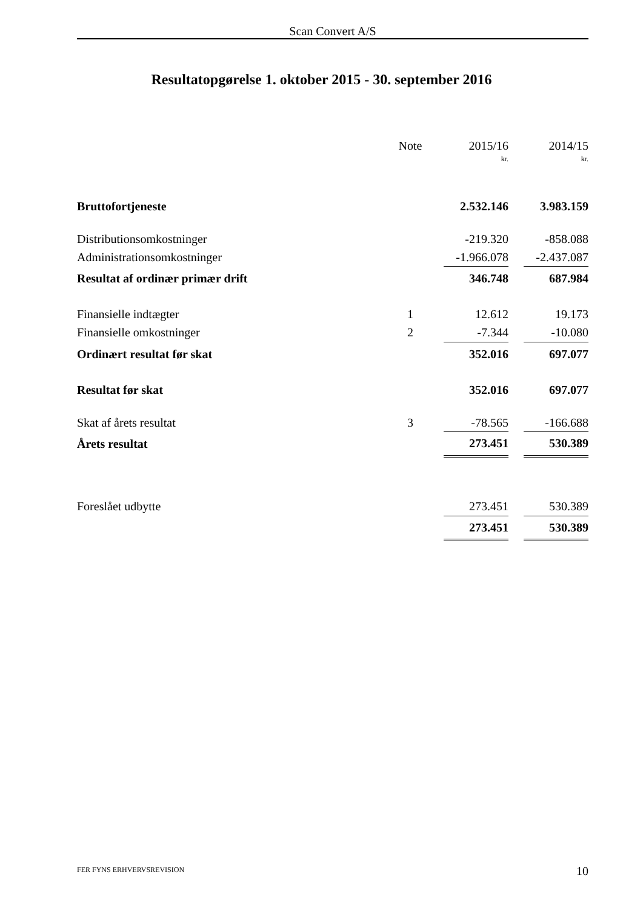Scan Convert A/S
Resultatopgørelse 1. oktober 2015 - 30. september 2016
| | Note | | 2015/16 | | 2014/15 |
| --- | --- | --- | --- | --- | --- |
| | | | kr. | | kr. |
| Bruttofortjeneste | | | 2.532.146 | | 3.983.159 |
| Distributionsomkostninger | | | -219.320 | | -858.088 |
| Administrationsomkostninger | | | -1.966.078 | | -2.437.087 |
| Resultat af ordinær primær drift | | | 346.748 | | 687.984 |
| Finansielle indtægter | 1 | | 12.612 | | 19.173 |
| Finansielle omkostninger | 2 | | -7.344 | | -10.080 |
| Ordinært resultat før skat | | | 352.016 | | 697.077 |
| Resultat før skat | | | 352.016 | | 697.077 |
| Skat af årets resultat | 3 | | -78.565 | | -166.688 |
| Årets resultat | | | 273.451 | | 530.389 |
| Foreslået udbytte | | | 273.451 | | 530.389 |
| | | | 273.451 | | 530.389 |
FER FYNS ERHVERVSREVISION 10